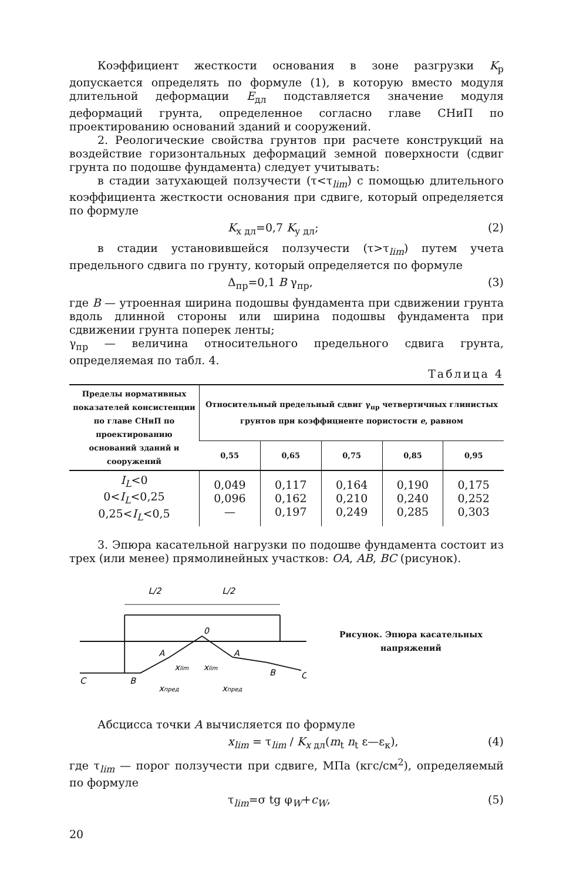Коэффициент жесткости основания в зоне разгрузки K<sub>р</sub> допускается определять по формуле (1), в которую вместо модуля длительной деформации E<sub>дл</sub> подставляется значение модуля деформаций грунта, определенное согласно главе СНиП по проектированию оснований зданий и сооружений.
2. Реологические свойства грунтов при расчете конструкций на воздействие горизонтальных деформаций земной поверхности (сдвиг грунта по подошве фундамента) следует учитывать:
в стадии затухающей ползучести (τ<τ<sub>lim</sub>) с помощью длительного коэффициента жесткости основания при сдвиге, который определяется по формуле
K<sub>x дл</sub>=0,7 K<sub>y дл</sub>; (2)
в стадии установившейся ползучести (τ>τ<sub>lim</sub>) путем учета предельного сдвига по грунту, который определяется по формуле
Δ<sub>пр</sub>=0,1 B γ<sub>пр</sub>, (3)
где B — утроенная ширина подошвы фундамента при сдвижении грунта вдоль длинной стороны или ширина подошвы фундамента при сдвижении грунта поперек ленты;
γ<sub>пр</sub> — величина относительного предельного сдвига грунта, определяемая по табл. 4.
Таблица 4
| Пределы нормативных показателей консистенции по главе СНиП по проектированию оснований зданий и сооружений | Относительный предельный сдвиг γ<sub>пр</sub> четвертичных глинистых грунтов при коэффициенте пористости e , равном | | | | |
| --- | --- | --- | --- | --- | --- |
| | 0,55 | 0,65 | 0,75 | 0,85 | 0,95 |
| I<sub>L</sub> <0 0< I<sub>L</sub> <0,25 0,25< I<sub>L</sub> <0,5 | 0,049 0,096 — | 0,117 0,162 0,197 | 0,164 0,210 0,249 | 0,190 0,240 0,285 | 0,175 0,252 0,303 |
3. Эпюра касательной нагрузки по подошве фундамента состоит из трех (или менее) прямолинейных участков: OA, AB, BC (рисунок).
L/2
L/2
0
A
A
B
B
C
C
xlim
xlim
xпред
xпред
Рисунок. Эпюра касательных напряжений
Абсцисса точки A вычисляется по формуле
x<sub>lim</sub> = τ<sub>lim</sub> / K<sub>x дл</sub>(m<sub>t</sub> n<sub>t</sub> ε—ε<sub>к</sub>), (4)
где τ<sub>lim</sub> — порог ползучести при сдвиге, МПа (кгс/см<sup>2</sup>), определяемый по формуле
τ<sub>lim</sub>=σ tg φ<sub>W</sub>+c<sub>W</sub>, (5)
20